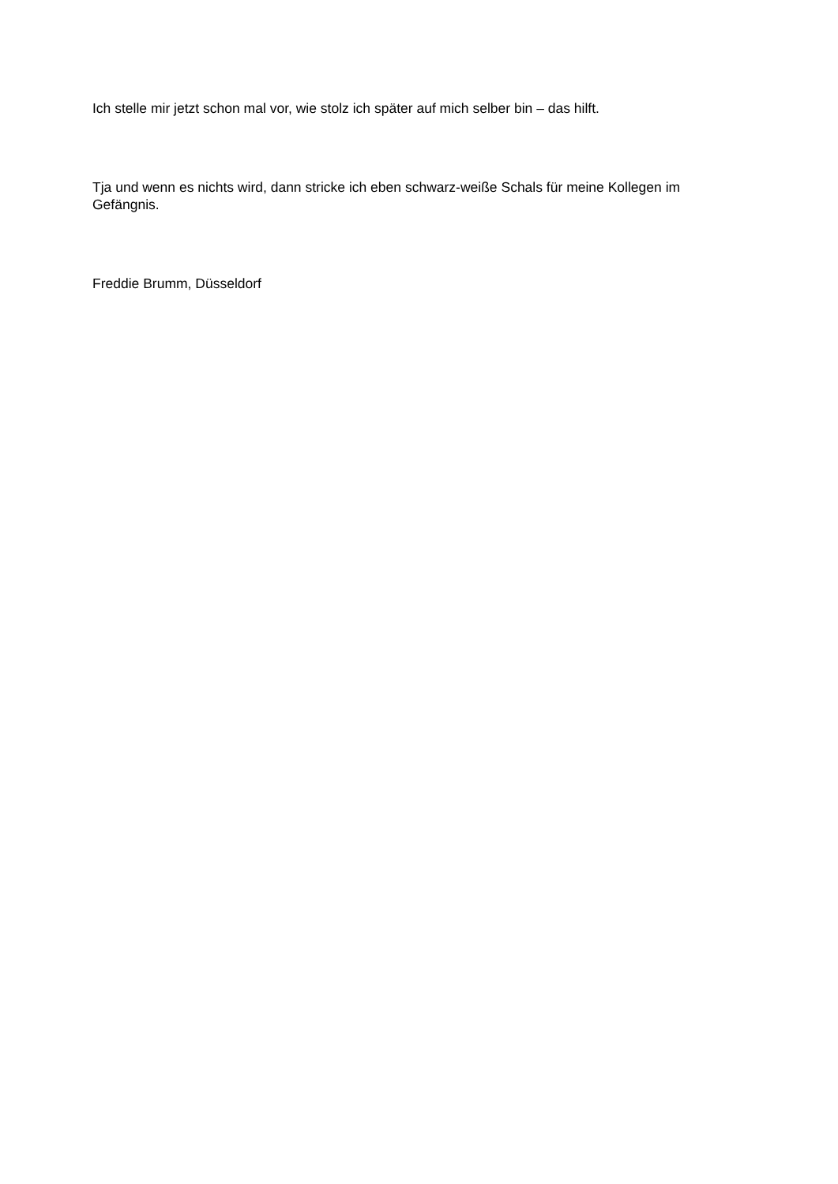Ich stelle mir jetzt schon mal vor, wie stolz ich später auf mich selber bin – das hilft.
Tja und wenn es nichts wird, dann stricke ich eben schwarz-weiße Schals für meine Kollegen im Gefängnis.
Freddie Brumm, Düsseldorf